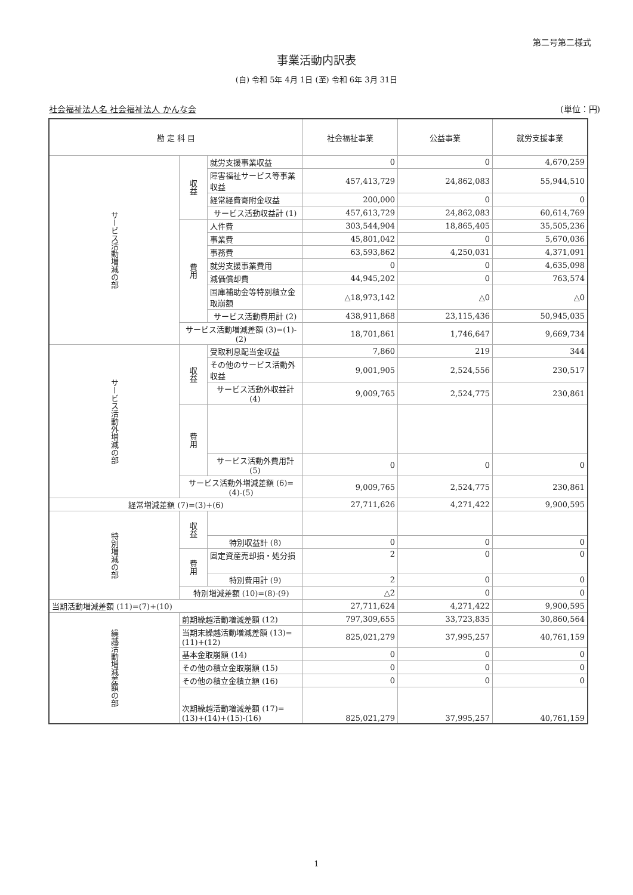第二号第二様式
事業活動内訳表
(自) 令和 5年 4月 1日 (至) 令和 6年 3月 31日
社会福祉法人名 社会福祉法人 かんな会 (単位：円)
| 勘 定 科 目 | | | 社会福祉事業 | 公益事業 | 就労支援事業 |
| --- | --- | --- | --- | --- | --- |
| サービス活動増減の部 | 収益 | 就労支援事業収益 | 0 | 0 | 4,670,259 |
| | | 障害福祉サービス等事業収益 | 457,413,729 | 24,862,083 | 55,944,510 |
| | | 経常経費寄附金収益 | 200,000 | 0 | 0 |
| | | サービス活動収益計 (1) | 457,613,729 | 24,862,083 | 60,614,769 |
| | 費用 | 人件費 | 303,544,904 | 18,865,405 | 35,505,236 |
| | | 事業費 | 45,801,042 | 0 | 5,670,036 |
| | | 事務費 | 63,593,862 | 4,250,031 | 4,371,091 |
| | | 就労支援事業費用 | 0 | 0 | 4,635,098 |
| | | 減価償却費 | 44,945,202 | 0 | 763,574 |
| | | 国庫補助金等特別積立金取崩額 | △18,973,142 | △0 | △0 |
| | | サービス活動費用計 (2) | 438,911,868 | 23,115,436 | 50,945,035 |
| | サービス活動増減差額 (3)=(1)-(2) | | 18,701,861 | 1,746,647 | 9,669,734 |
| サービス活動外増減の部 | 収益 | 受取利息配当金収益 | 7,860 | 219 | 344 |
| | | その他のサービス活動外収益 | 9,001,905 | 2,524,556 | 230,517 |
| | | サービス活動外収益計 (4) | 9,009,765 | 2,524,775 | 230,861 |
| | 費用 | | | | |
| | | サービス活動外費用計 (5) | 0 | 0 | 0 |
| | サービス活動外増減差額 (6)=(4)-(5) | | 9,009,765 | 2,524,775 | 230,861 |
| 経常増減差額 (7)=(3)+(6) | | | 27,711,626 | 4,271,422 | 9,900,595 |
| 特別増減の部 | 収益 | | | | |
| | | 特別収益計 (8) | 0 | 0 | 0 |
| | 費用 | 固定資産売却損・処分損 | 2 | 0 | 0 |
| | | 特別費用計 (9) | 2 | 0 | 0 |
| | 特別増減差額 (10)=(8)-(9) | | △2 | 0 | 0 |
| 当期活動増減差額 (11)=(7)+(10) | | | 27,711,624 | 4,271,422 | 9,900,595 |
| 繰越活動増減差額の部 | 前期繰越活動増減差額 (12) | | 797,309,655 | 33,723,835 | 30,860,564 |
| | 当期末繰越活動増減差額 (13)=(11)+(12) | | 825,021,279 | 37,995,257 | 40,761,159 |
| | 基本金取崩額 (14) | | 0 | 0 | 0 |
| | その他の積立金取崩額 (15) | | 0 | 0 | 0 |
| | その他の積立金積立額 (16) | | 0 | 0 | 0 |
| | 次期繰越活動増減差額 (17)=(13)+(14)+(15)-(16) | | 825,021,279 | 37,995,257 | 40,761,159 |
1